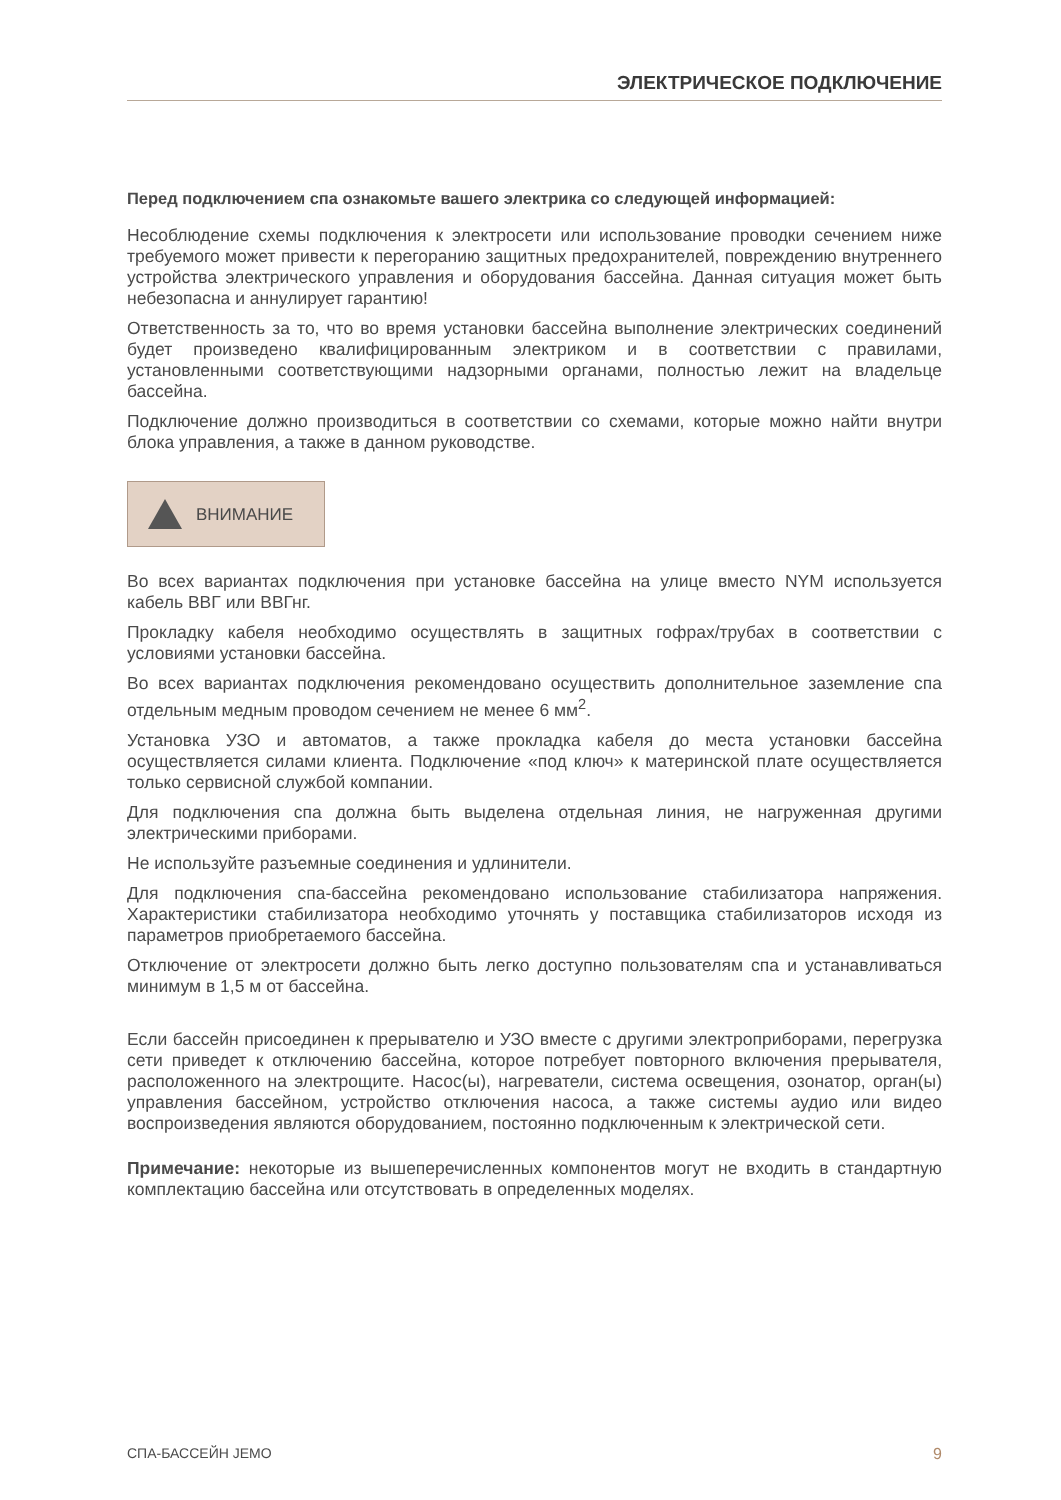ЭЛЕКТРИЧЕСКОЕ ПОДКЛЮЧЕНИЕ
Перед подключением спа ознакомьте вашего электрика со следующей информацией:
Несоблюдение схемы подключения к электросети или использование проводки сечением ниже требуемого может привести к перегоранию защитных предохранителей, повреждению внутреннего устройства электрического управления и оборудования бассейна. Данная ситуация может быть небезопасна и аннулирует гарантию!
Ответственность за то, что во время установки бассейна выполнение электрических соединений будет произведено квалифицированным электриком и в соответствии с правилами, установленными соответствующими надзорными органами, полностью лежит на владельце бассейна.
Подключение должно производиться в соответствии со схемами, которые можно найти внутри блока управления, а также в данном руководстве.
ВНИМАНИЕ
Во всех вариантах подключения при установке бассейна на улице вместо NYM используется кабель ВВГ или ВВГнг.
Прокладку кабеля необходимо осуществлять в защитных гофрах/трубах в соответствии с условиями установки бассейна.
Во всех вариантах подключения рекомендовано осуществить дополнительное заземление спа отдельным медным проводом сечением не менее 6 мм<sup>2</sup>.
Установка УЗО и автоматов, а также прокладка кабеля до места установки бассейна осуществляется силами клиента. Подключение «под ключ» к материнской плате осуществляется только сервисной службой компании.
Для подключения спа должна быть выделена отдельная линия, не нагруженная другими электрическими приборами.
Не используйте разъемные соединения и удлинители.
Для подключения спа-бассейна рекомендовано использование стабилизатора напряжения. Характеристики стабилизатора необходимо уточнять у поставщика стабилизаторов исходя из параметров приобретаемого бассейна.
Отключение от электросети должно быть легко доступно пользователям спа и устанавливаться минимум в 1,5 м от бассейна.
Если бассейн присоединен к прерывателю и УЗО вместе с другими электроприборами, перегрузка сети приведет к отключению бассейна, которое потребует повторного включения прерывателя, расположенного на электрощите. Насос(ы), нагреватели, система освещения, озонатор, орган(ы) управления бассейном, устройство отключения насоса, а также системы аудио или видео воспроизведения являются оборудованием, постоянно подключенным к электрической сети.
Примечание: некоторые из вышеперечисленных компонентов могут не входить в стандартную комплектацию бассейна или отсутствовать в определенных моделях.
СПА-БАССЕЙН JEMO 9